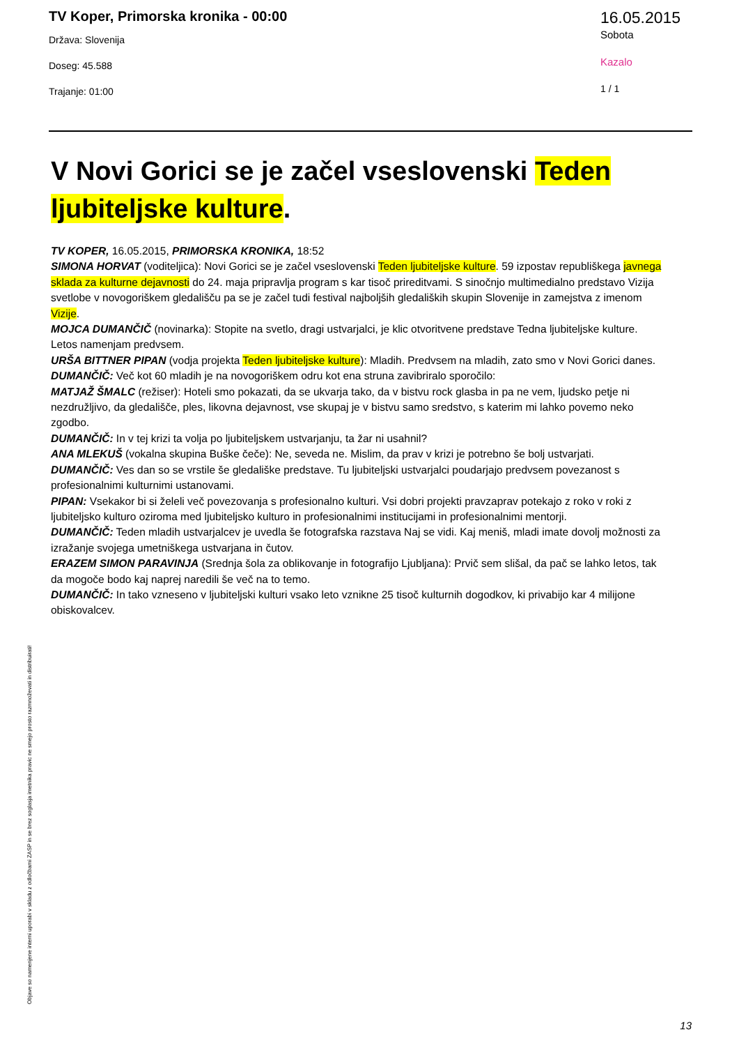TV Koper, Primorska kronika - 00:00
Država: Slovenija
Doseg: 45.588
Trajanje: 01:00
16.05.2015
Sobota
Kazalo
1 / 1
V Novi Gorici se je začel vseslovenski Teden ljubiteljske kulture.
TV KOPER, 16.05.2015, PRIMORSKA KRONIKA, 18:52
SIMONA HORVAT (voditeljica): Novi Gorici se je začel vseslovenski Teden ljubiteljske kulture. 59 izpostav republiškega javnega sklada za kulturne dejavnosti do 24. maja pripravlja program s kar tisoč prireditvami. S sinočnjo multimedialno predstavo Vizija svetlobe v novogoriškem gledališču pa se je začel tudi festival najboljših gledaliških skupin Slovenije in zamejstva z imenom Vizije.
MOJCA DUMANČIČ (novinarka): Stopite na svetlo, dragi ustvarjalci, je klic otvoritvene predstave Tedna ljubiteljske kulture. Letos namenjam predvsem.
URŠA BITTNER PIPAN (vodja projekta Teden ljubiteljske kulture): Mladih. Predvsem na mladih, zato smo v Novi Gorici danes.
DUMANČIČ: Več kot 60 mladih je na novogoriškem odru kot ena struna zavibriralo sporočilo:
MATJAŽ ŠMALC (režiser): Hoteli smo pokazati, da se ukvarja tako, da v bistvu rock glasba in pa ne vem, ljudsko petje ni nezdružljivo, da gledališče, ples, likovna dejavnost, vse skupaj je v bistvu samo sredstvo, s katerim mi lahko povemo neko zgodbo.
DUMANČIČ: In v tej krizi ta volja po ljubiteljskem ustvarjanju, ta žar ni usahnil?
ANA MLEKUŠ (vokalna skupina Buške čeče): Ne, seveda ne. Mislim, da prav v krizi je potrebno še bolj ustvarjati.
DUMANČIČ: Ves dan so se vrstile še gledališke predstave. Tu ljubiteljski ustvarjalci poudarjajo predvsem povezanost s profesionalnimi kulturnimi ustanovami.
PIPAN: Vsekakor bi si želeli več povezovanja s profesionalno kulturi. Vsi dobri projekti pravzaprav potekajo z roko v roki z ljubiteljsko kulturo oziroma med ljubiteljsko kulturo in profesionalnimi institucijami in profesionalnimi mentorji.
DUMANČIČ: Teden mladih ustvarjalcev je uvedla še fotografska razstava Naj se vidi. Kaj meniš, mladi imate dovolj možnosti za izražanje svojega umetniškega ustvarjana in čutov.
ERAZEM SIMON PARAVINJA (Srednja šola za oblikovanje in fotografijo Ljubljana): Prvič sem slišal, da pač se lahko letos, tak da mogoče bodo kaj naprej naredili še več na to temo.
DUMANČIČ: In tako vzneseno v ljubiteljski kulturi vsako leto vznikne 25 tisoč kulturnih dogodkov, ki privabijo kar 4 milijone obiskovalcev.
Objave so namenjene interni uporabi v skladu z odločbami ZASP in se brez soglasja imetnika pravic ne smejo prosto razmnoževati in distribuirati!
13